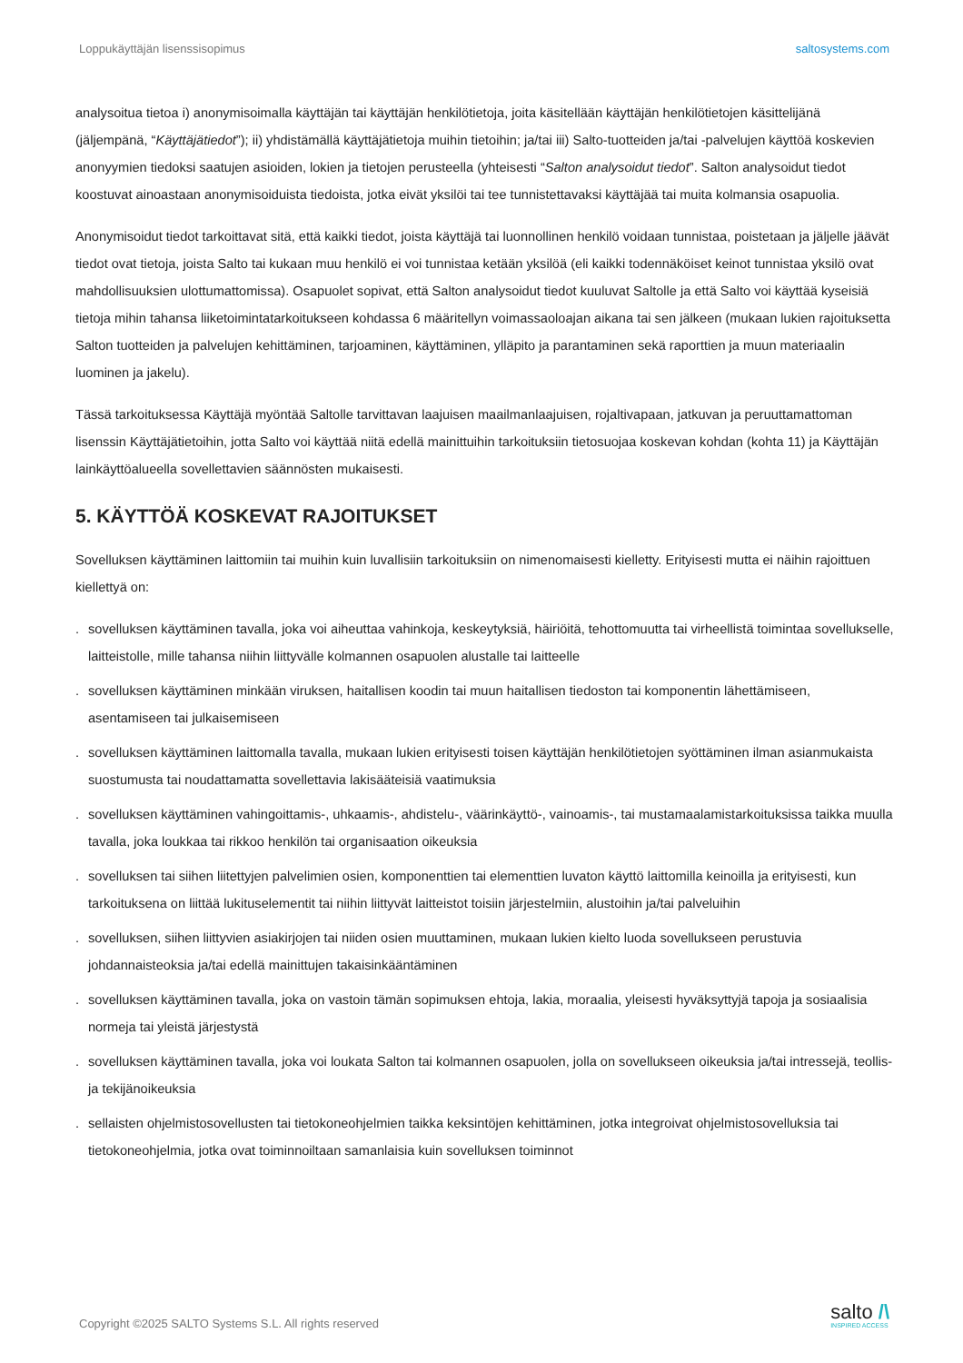Loppukäyttäjän lisenssisopimus saltosystems.com
analysoitua tietoa i) anonymisoimalla käyttäjän tai käyttäjän henkilötietoja, joita käsitellään käyttäjän henkilötietojen käsittelijänä (jäljempänä, “Käyttäjätiedot”); ii) yhdistämällä käyttäjätietoja muihin tietoihin; ja/tai iii) Salto-tuotteiden ja/tai -palvelujen käyttöä koskevien anonyymien tiedoksi saatujen asioiden, lokien ja tietojen perusteella (yhteisesti “Salton analysoidut tiedot”. Salton analysoidut tiedot koostuvat ainoastaan anonymisoiduista tiedoista, jotka eivät yksilöi tai tee tunnistettavaksi käyttäjää tai muita kolmansia osapuolia.
Anonymisoidut tiedot tarkoittavat sitä, että kaikki tiedot, joista käyttäjä tai luonnollinen henkilö voidaan tunnistaa, poistetaan ja jäljelle jäävät tiedot ovat tietoja, joista Salto tai kukaan muu henkilö ei voi tunnistaa ketään yksilöä (eli kaikki todennäköiset keinot tunnistaa yksilö ovat mahdollisuuksien ulottumattomissa). Osapuolet sopivat, että Salton analysoidut tiedot kuuluvat Saltolle ja että Salto voi käyttää kyseisiä tietoja mihin tahansa liiketoimintatarkoitukseen kohdassa 6 määritellyn voimassaoloajan aikana tai sen jälkeen (mukaan lukien rajoituksetta Salton tuotteiden ja palvelujen kehittäminen, tarjoaminen, käyttäminen, ylläpito ja parantaminen sekä raporttien ja muun materiaalin luominen ja jakelu).
Tässä tarkoituksessa Käyttäjä myöntää Saltolle tarvittavan laajuisen maailmanlaajuisen, rojaltivapaan, jatkuvan ja peruuttamattoman lisenssin Käyttäjätietoihin, jotta Salto voi käyttää niitä edellä mainittuihin tarkoituksiin tietosuojaa koskevan kohdan (kohta 11) ja Käyttäjän lainkäyttöalueella sovellettavien säännösten mukaisesti.
5. KÄYTTÖÄ KOSKEVAT RAJOITUKSET
Sovelluksen käyttäminen laittomiin tai muihin kuin luvallisiin tarkoituksiin on nimenomaisesti kielletty. Erityisesti mutta ei näihin rajoittuen kiellettyä on:
. sovelluksen käyttäminen tavalla, joka voi aiheuttaa vahinkoja, keskeytyksiä, häiriöitä, tehottomuutta tai virheellistä toimintaa sovellukselle, laitteistolle, mille tahansa niihin liittyvälle kolmannen osapuolen alustalle tai laitteelle
. sovelluksen käyttäminen minkään viruksen, haitallisen koodin tai muun haitallisen tiedoston tai komponentin lähettämiseen, asentamiseen tai julkaisemiseen
. sovelluksen käyttäminen laittomalla tavalla, mukaan lukien erityisesti toisen käyttäjän henkilötietojen syöttäminen ilman asianmukaista suostumusta tai noudattamatta sovellettavia lakisääteisiä vaatimuksia
. sovelluksen käyttäminen vahingoittamis-, uhkaamis-, ahdistelu-, väärinkäyttö-, vainoamis-, tai mustamaalamistarkoituksissa taikka muulla tavalla, joka loukkaa tai rikkoo henkilön tai organisaation oikeuksia
. sovelluksen tai siihen liitettyjen palvelimien osien, komponenttien tai elementtien luvaton käyttö laittomilla keinoilla ja erityisesti, kun tarkoituksena on liittää lukituselementit tai niihin liittyvät laitteistot toisiin järjestelmiin, alustoihin ja/tai palveluihin
. sovelluksen, siihen liittyvien asiakirjojen tai niiden osien muuttaminen, mukaan lukien kielto luoda sovellukseen perustuvia johdannaisteoksia ja/tai edellä mainittujen takaisinkääntäminen
. sovelluksen käyttäminen tavalla, joka on vastoin tämän sopimuksen ehtoja, lakia, moraalia, yleisesti hyväksyttyjä tapoja ja sosiaalisia normeja tai yleistä järjestystä
. sovelluksen käyttäminen tavalla, joka voi loukata Salton tai kolmannen osapuolen, jolla on sovellukseen oikeuksia ja/tai intressejä, teollis- ja tekijänoikeuksia
. sellaisten ohjelmistosovellusten tai tietokoneohjelmien taikka keksintöjen kehittäminen, jotka integroivat ohjelmistosovelluksia tai tietokoneohjelmia, jotka ovat toiminnoiltaan samanlaisia kuin sovelluksen toiminnot
Copyright ©2025 SALTO Systems S.L. All rights reserved
salto /\
INSPIRED ACCESS